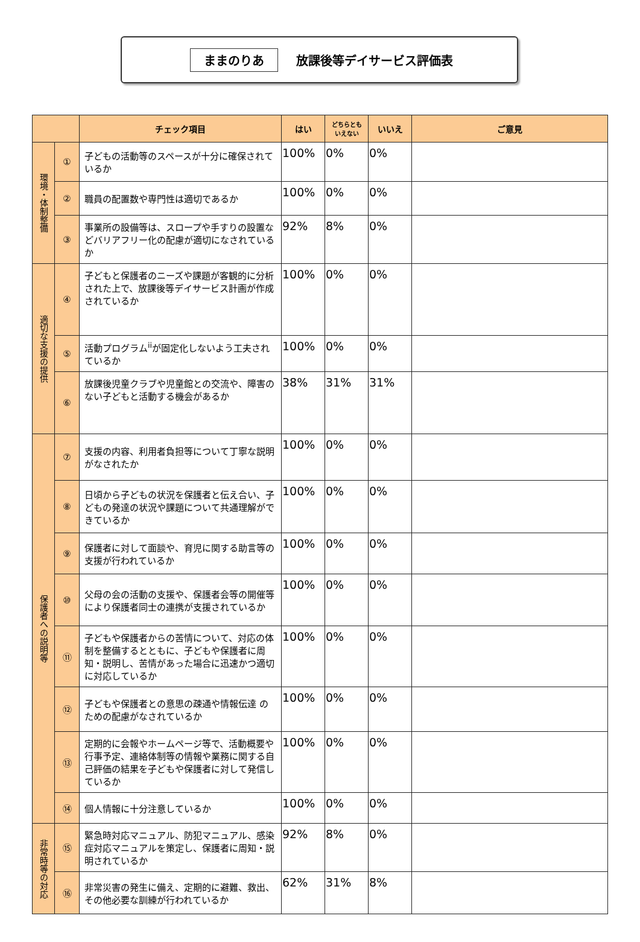ままのりあ 放課後等デイサービス評価表
| | | チェック項目 | はい | どちらとも いえない | いいえ | ご意見 |
| --- | --- | --- | --- | --- | --- | --- |
| 環境・体制整備 | ① | 子どもの活動等のスペースが十分に確保されているか | 100% | 0% | 0% | |
| | ② | 職員の配置数や専門性は適切であるか | 100% | 0% | 0% | |
| | ③ | 事業所の設備等は、スロープや手すりの設置などバリアフリー化の配慮が適切になされているか | 92% | 8% | 0% | |
| 適切な支援の提供 | ④ | 子どもと保護者のニーズや課題が客観的に分析された上で、放課後等デイサービス計画が作成されているか | 100% | 0% | 0% | |
| | ⑤ | 活動プログラム<sup>ii</sup>が固定化しないよう工夫されているか | 100% | 0% | 0% | |
| | ⑥ | 放課後児童クラブや児童館との交流や、障害のない子どもと活動する機会があるか | 38% | 31% | 31% | |
| 保護者への説明等 | ⑦ | 支援の内容、利用者負担等について丁寧な説明がなされたか | 100% | 0% | 0% | |
| | ⑧ | 日頃から子どもの状況を保護者と伝え合い、子どもの発達の状況や課題について共通理解ができているか | 100% | 0% | 0% | |
| | ⑨ | 保護者に対して面談や、育児に関する助言等の支援が行われているか | 100% | 0% | 0% | |
| | ⑩ | 父母の会の活動の支援や、保護者会等の開催等により保護者同士の連携が支援されているか | 100% | 0% | 0% | |
| | ⑪ | 子どもや保護者からの苦情について、対応の体制を整備するとともに、子どもや保護者に周知・説明し、苦情があった場合に迅速かつ適切に対応しているか | 100% | 0% | 0% | |
| | ⑫ | 子どもや保護者との意思の疎通や情報伝達 のための配慮がなされているか | 100% | 0% | 0% | |
| | ⑬ | 定期的に会報やホームページ等で、活動概要や行事予定、連絡体制等の情報や業務に関する自己評価の結果を子どもや保護者に対して発信しているか | 100% | 0% | 0% | |
| | ⑭ | 個人情報に十分注意しているか | 100% | 0% | 0% | |
| 非常時等の対応 | ⑮ | 緊急時対応マニュアル、防犯マニュアル、感染症対応マニュアルを策定し、保護者に周知・説明されているか | 92% | 8% | 0% | |
| | ⑯ | 非常災害の発生に備え、定期的に避難、救出、その他必要な訓練が行われているか | 62% | 31% | 8% | |